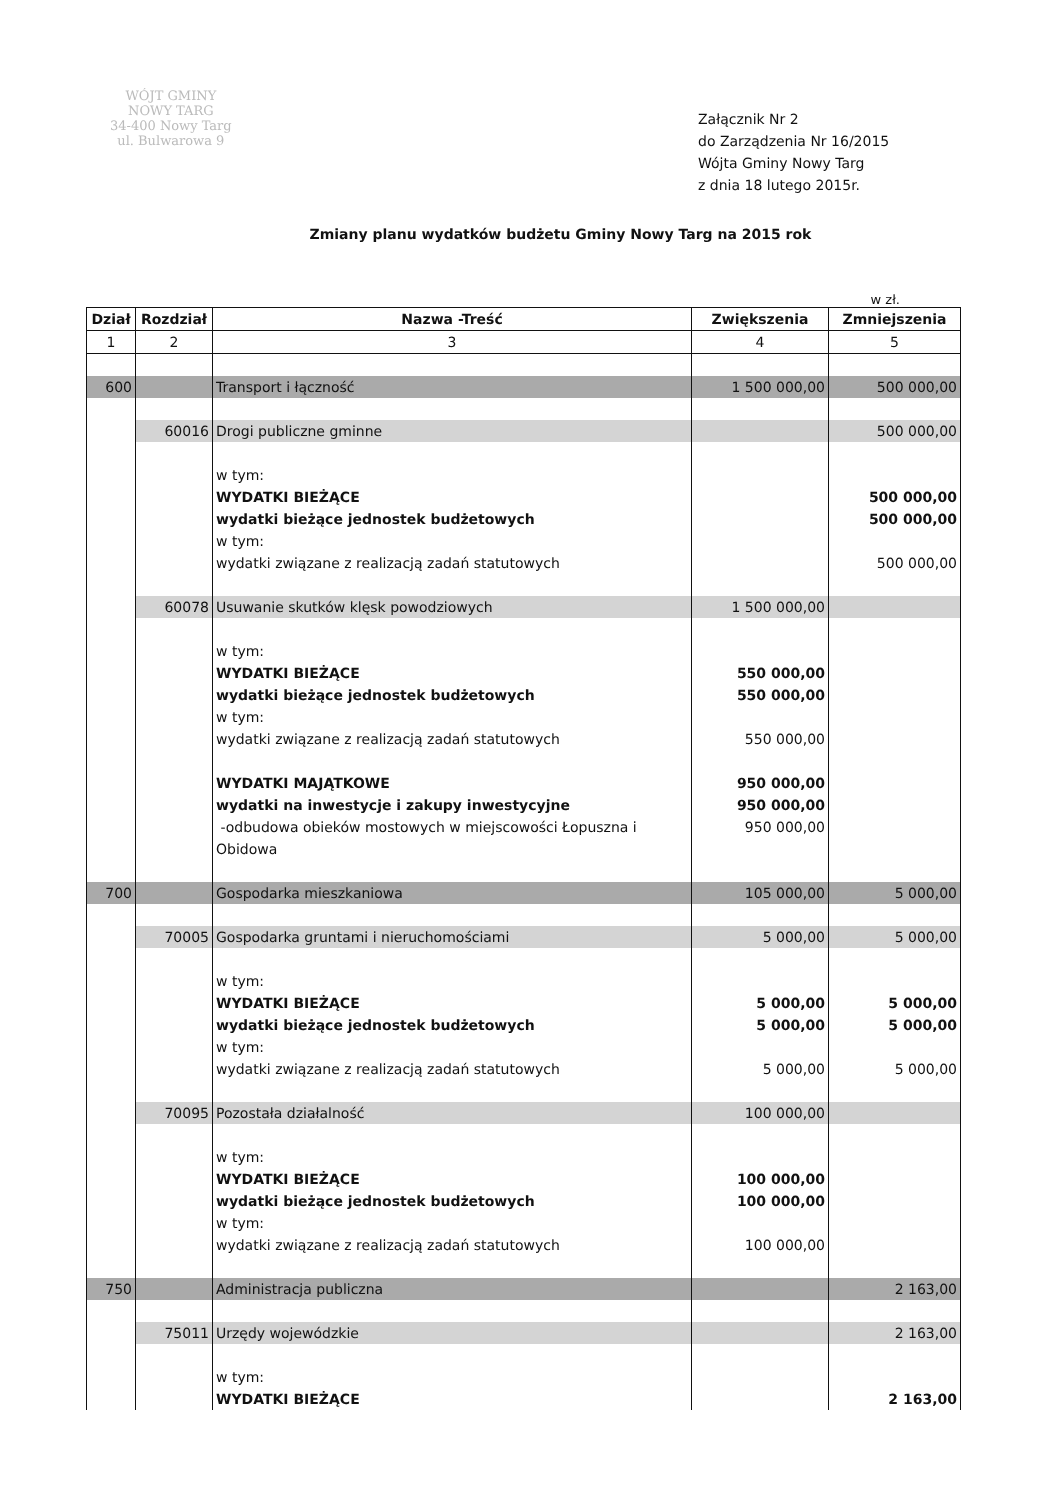WÓJT GMINY
NOWY TARG
34-400 Nowy Targ
ul. Bulwarowa 9
Załącznik Nr 2
do Zarządzenia Nr 16/2015
Wójta Gminy Nowy Targ
z dnia 18 lutego 2015r.
Zmiany planu wydatków budżetu Gminy Nowy Targ na 2015 rok
w zł.
| Dział | Rozdział | Nazwa -Treść | Zwiększenia | Zmniejszenia |
| --- | --- | --- | --- | --- |
| 1 | 2 | 3 | 4 | 5 |
| 600 | | Transport i łączność | 1 500 000,00 | 500 000,00 |
| | 60016 | Drogi publiczne gminne | | 500 000,00 |
| | | w tym: WYDATKI BIEŻĄCE wydatki bieżące jednostek budżetowych w tym: wydatki związane z realizacją zadań statutowych | | 500 000,00 500 000,00 500 000,00 |
| | 60078 | Usuwanie skutków klęsk powodziowych | 1 500 000,00 | |
| | | w tym: WYDATKI BIEŻĄCE wydatki bieżące jednostek budżetowych w tym: wydatki związane z realizacją zadań statutowych WYDATKI MAJĄTKOWE wydatki na inwestycje i zakupy inwestycyjne -odbudowa obieków mostowych w miejscowości Łopuszna i Obidowa | 550 000,00 550 000,00 550 000,00 950 000,00 950 000,00 950 000,00 | |
| 700 | | Gospodarka mieszkaniowa | 105 000,00 | 5 000,00 |
| | 70005 | Gospodarka gruntami i nieruchomościami | 5 000,00 | 5 000,00 |
| | | w tym: WYDATKI BIEŻĄCE wydatki bieżące jednostek budżetowych w tym: wydatki związane z realizacją zadań statutowych | 5 000,00 5 000,00 5 000,00 | 5 000,00 5 000,00 5 000,00 |
| | 70095 | Pozostała działalność | 100 000,00 | |
| | | w tym: WYDATKI BIEŻĄCE wydatki bieżące jednostek budżetowych w tym: wydatki związane z realizacją zadań statutowych | 100 000,00 100 000,00 100 000,00 | |
| 750 | | Administracja publiczna | | 2 163,00 |
| | 75011 | Urzędy wojewódzkie | | 2 163,00 |
| | | w tym: WYDATKI BIEŻĄCE | | 2 163,00 |